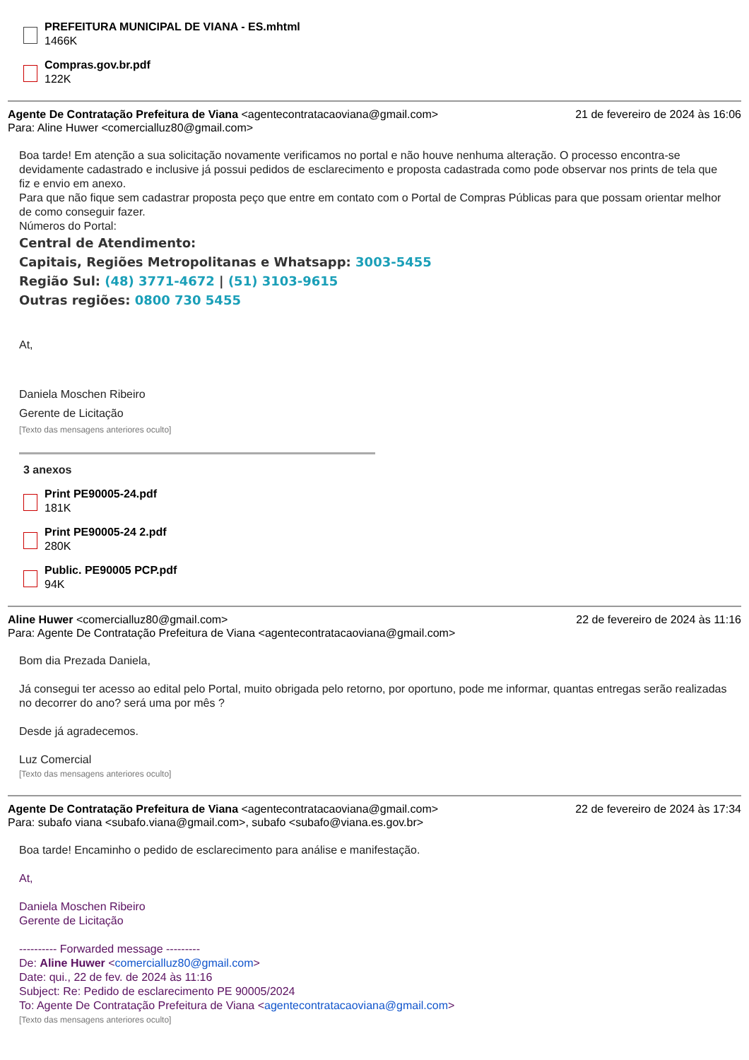PREFEITURA MUNICIPAL DE VIANA - ES.mhtml
1466K
Compras.gov.br.pdf
122K
Agente De Contratação Prefeitura de Viana <agentecontratacaoviana@gmail.com>
21 de fevereiro de 2024 às 16:06
Para: Aline Huwer <comercialluz80@gmail.com>
Boa tarde! Em atenção a sua solicitação novamente verificamos no portal e não houve nenhuma alteração. O processo encontra-se devidamente cadastrado e inclusive já possui pedidos de esclarecimento e proposta cadastrada como pode observar nos prints de tela que fiz e envio em anexo.
Para que não fique sem cadastrar proposta peço que entre em contato com o Portal de Compras Públicas para que possam orientar melhor de como conseguir fazer.
Números do Portal:
Central de Atendimento:
Capitais, Regiões Metropolitanas e Whatsapp: 3003-5455
Região Sul: (48) 3771-4672 | (51) 3103-9615
Outras regiões: 0800 730 5455
At,
Daniela Moschen Ribeiro
Gerente de Licitação
[Texto das mensagens anteriores oculto]
3 anexos
Print PE90005-24.pdf
181K
Print PE90005-24 2.pdf
280K
Public. PE90005 PCP.pdf
94K
Aline Huwer <comercialluz80@gmail.com>
22 de fevereiro de 2024 às 11:16
Para: Agente De Contratação Prefeitura de Viana <agentecontratacaoviana@gmail.com>
Bom dia Prezada Daniela,
Já consegui ter acesso ao edital pelo Portal, muito obrigada pelo retorno, por oportuno, pode me informar, quantas entregas serão realizadas no decorrer do ano? será uma por mês ?
Desde já agradecemos.
Luz Comercial
[Texto das mensagens anteriores oculto]
Agente De Contratação Prefeitura de Viana <agentecontratacaoviana@gmail.com>
22 de fevereiro de 2024 às 17:34
Para: subafo viana <subafo.viana@gmail.com>, subafo <subafo@viana.es.gov.br>
Boa tarde! Encaminho o pedido de esclarecimento para análise e manifestação.
At,
Daniela Moschen Ribeiro
Gerente de Licitação
---------- Forwarded message ---------
De: Aline Huwer <comercialluz80@gmail.com>
Date: qui., 22 de fev. de 2024 às 11:16
Subject: Re: Pedido de esclarecimento PE 90005/2024
To: Agente De Contratação Prefeitura de Viana <agentecontratacaoviana@gmail.com>
[Texto das mensagens anteriores oculto]